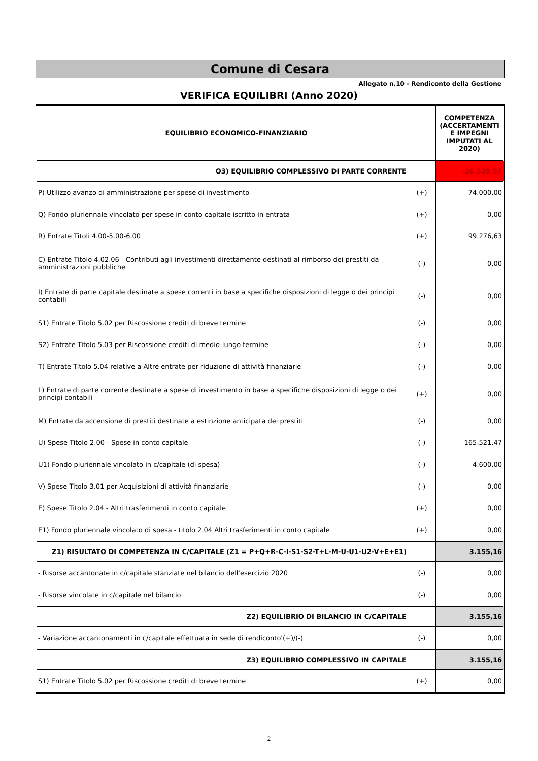Comune di Cesara
Allegato n.10 - Rendiconto della Gestione
VERIFICA EQUILIBRI (Anno 2020)
| EQUILIBRIO ECONOMICO-FINANZIARIO | | COMPETENZA (ACCERTAMENTI E IMPEGNI IMPUTATI AL 2020) |
| O3) EQUILIBRIO COMPLESSIVO DI PARTE CORRENTE | | -26.539,57 |
| P) Utilizzo avanzo di amministrazione per spese di investimento | (+) | 74.000,00 |
| Q) Fondo pluriennale vincolato per spese in conto capitale iscritto in entrata | (+) | 0,00 |
| R) Entrate Titoli 4.00-5.00-6.00 | (+) | 99.276,63 |
| C) Entrate Titolo 4.02.06 - Contributi agli investimenti direttamente destinati al rimborso dei prestiti da amministrazioni pubbliche | (-) | 0,00 |
| I) Entrate di parte capitale destinate a spese correnti in base a specifiche disposizioni di legge o dei principi contabili | (-) | 0,00 |
| S1) Entrate Titolo 5.02 per Riscossione crediti di breve termine | (-) | 0,00 |
| S2) Entrate Titolo 5.03 per Riscossione crediti di medio-lungo termine | (-) | 0,00 |
| T) Entrate Titolo 5.04 relative a Altre entrate per riduzione di attività finanziarie | (-) | 0,00 |
| L) Entrate di parte corrente destinate a spese di investimento in base a specifiche disposizioni di legge o dei principi contabili | (+) | 0,00 |
| M) Entrate da accensione di prestiti destinate a estinzione anticipata dei prestiti | (-) | 0,00 |
| U) Spese Titolo 2.00 - Spese in conto capitale | (-) | 165.521,47 |
| U1) Fondo pluriennale vincolato in c/capitale (di spesa) | (-) | 4.600,00 |
| V) Spese Titolo 3.01 per Acquisizioni di attività finanziarie | (-) | 0,00 |
| E) Spese Titolo 2.04 - Altri trasferimenti in conto capitale | (+) | 0,00 |
| E1) Fondo pluriennale vincolato di spesa - titolo 2.04 Altri trasferimenti in conto capitale | (+) | 0,00 |
| Z1) RISULTATO DI COMPETENZA IN C/CAPITALE (Z1 = P+Q+R-C-I-S1-S2-T+L-M-U-U1-U2-V+E+E1) | | 3.155,16 |
| - Risorse accantonate in c/capitale stanziate nel bilancio dell'esercizio 2020 | (-) | 0,00 |
| - Risorse vincolate in c/capitale nel bilancio | (-) | 0,00 |
| Z2) EQUILIBRIO DI BILANCIO IN C/CAPITALE | | 3.155,16 |
| - Variazione accantonamenti in c/capitale effettuata in sede di rendiconto'(+)/(-) | (-) | 0,00 |
| Z3) EQUILIBRIO COMPLESSIVO IN CAPITALE | | 3.155,16 |
| S1) Entrate Titolo 5.02 per Riscossione crediti di breve termine | (+) | 0,00 |
2